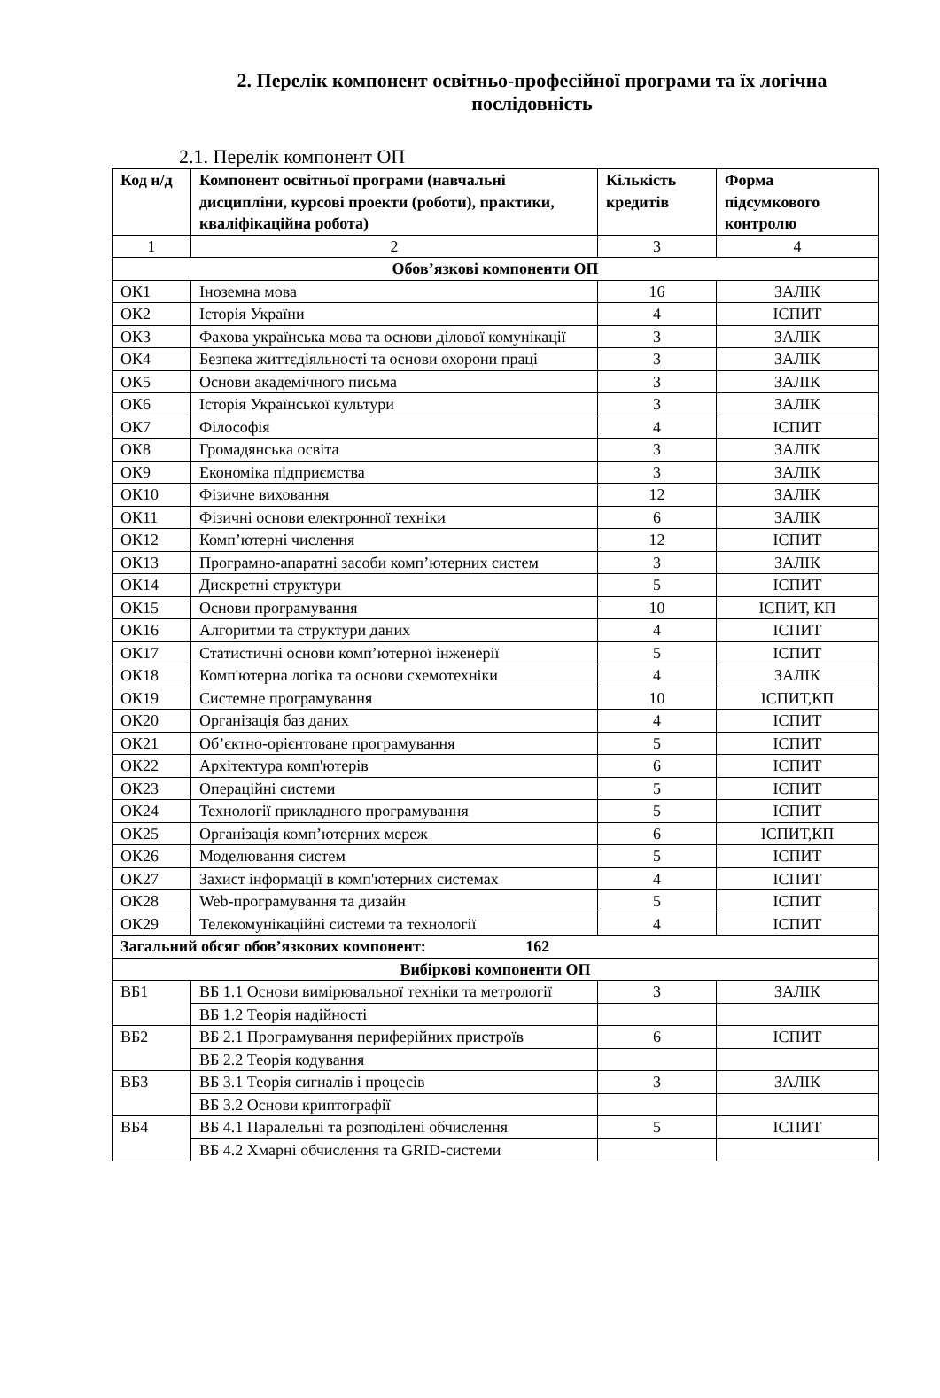2. Перелік компонент освітньо-професійної програми та їх логічна послідовність
2.1. Перелік компонент ОП
| Код н/д | Компонент освітньої програми (навчальні дисципліни, курсові проекти (роботи), практики, кваліфікаційна робота) | Кількість кредитів | Форма підсумкового контролю |
| --- | --- | --- | --- |
| 1 | 2 | 3 | 4 |
| Обов’язкові компоненти ОП | | | |
| ОК1 | Іноземна мова | 16 | ЗАЛІК |
| ОК2 | Історія України | 4 | ІСПИТ |
| ОК3 | Фахова українська мова та основи ділової комунікації | 3 | ЗАЛІК |
| ОК4 | Безпека життєдіяльності та основи охорони праці | 3 | ЗАЛІК |
| ОК5 | Основи академічного письма | 3 | ЗАЛІК |
| ОК6 | Історія Української культури | 3 | ЗАЛІК |
| ОК7 | Філософія | 4 | ІСПИТ |
| ОК8 | Громадянська освіта | 3 | ЗАЛІК |
| ОК9 | Економіка підприємства | 3 | ЗАЛІК |
| ОК10 | Фізичне виховання | 12 | ЗАЛІК |
| ОК11 | Фізичні основи електронної техніки | 6 | ЗАЛІК |
| ОК12 | Комп’ютерні числення | 12 | ІСПИТ |
| ОК13 | Програмно-апаратні засоби комп’ютерних систем | 3 | ЗАЛІК |
| ОК14 | Дискретні структури | 5 | ІСПИТ |
| ОК15 | Основи програмування | 10 | ІСПИТ, КП |
| ОК16 | Алгоритми та структури даних | 4 | ІСПИТ |
| ОК17 | Статистичні основи комп’ютерної інженерії | 5 | ІСПИТ |
| ОК18 | Комп'ютерна логіка та основи схемотехніки | 4 | ЗАЛІК |
| ОК19 | Системне програмування | 10 | ІСПИТ,КП |
| ОК20 | Організація баз даних | 4 | ІСПИТ |
| ОК21 | Об’єктно-орієнтоване програмування | 5 | ІСПИТ |
| ОК22 | Архітектура комп'ютерів | 6 | ІСПИТ |
| ОК23 | Операційні системи | 5 | ІСПИТ |
| ОК24 | Технології прикладного програмування | 5 | ІСПИТ |
| ОК25 | Організація комп’ютерних мереж | 6 | ІСПИТ,КП |
| ОК26 | Моделювання систем | 5 | ІСПИТ |
| ОК27 | Захист інформації в комп'ютерних системах | 4 | ІСПИТ |
| ОК28 | Web-програмування та дизайн | 5 | ІСПИТ |
| ОК29 | Телекомунікаційні системи та технології | 4 | ІСПИТ |
| Загальний обсяг обов’язкових компонент: 162 | | | |
| Вибіркові компоненти ОП | | | |
| ВБ1 | ВБ 1.1 Основи вимірювальної техніки та метрології | 3 | ЗАЛІК |
| | ВБ 1.2 Теорія надійності | | |
| ВБ2 | ВБ 2.1 Програмування периферійних пристроїв | 6 | ІСПИТ |
| | ВБ 2.2 Теорія кодування | | |
| ВБ3 | ВБ 3.1 Теорія сигналів і процесів | 3 | ЗАЛІК |
| | ВБ 3.2 Основи криптографії | | |
| ВБ4 | ВБ 4.1 Паралельні та розподілені обчислення | 5 | ІСПИТ |
| | ВБ 4.2 Хмарні обчислення та GRID-системи | | |